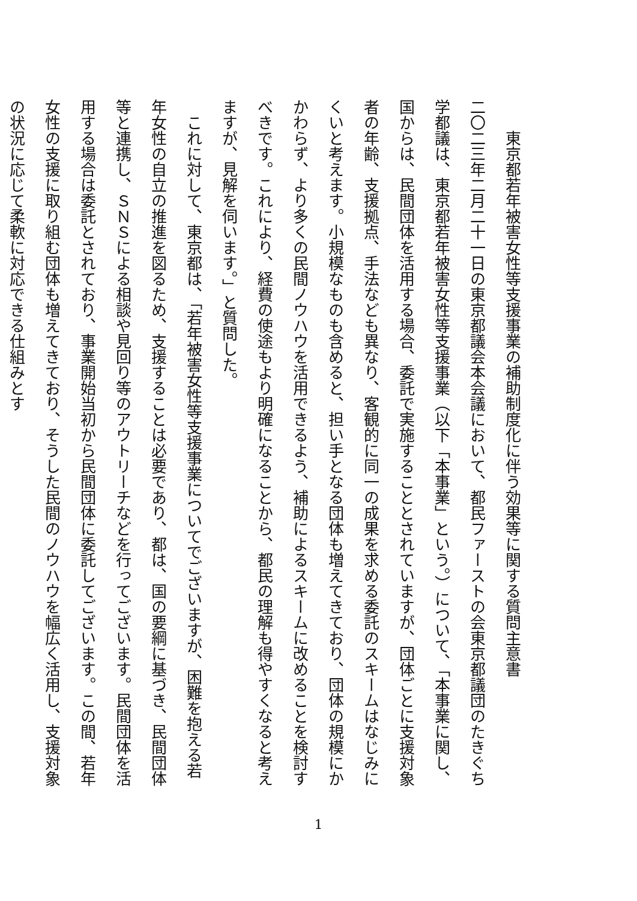東京都若年被害女性等支援事業の補助制度化に伴う効果等に関する質問主意書
二〇二三年二月二十一日の東京都議会本会議において、都民ファーストの会東京都議団のたきぐち学都議は、東京都若年被害女性等支援事業（以下「本事業」という。）について、「本事業に関し、国からは、民間団体を活用する場合、委託で実施することとされていますが、団体ごとに支援対象者の年齢、支援拠点、手法なども異なり、客観的に同一の成果を求める委託のスキームはなじみにくいと考えます。小規模なものも含めると、担い手となる団体も増えてきており、団体の規模にかかわらず、より多くの民間ノウハウを活用できるよう、補助によるスキームに改めることを検討すべきです。これにより、経費の使途もより明確になることから、都民の理解も得やすくなると考えますが、見解を伺います。」と質問した。
　これに対して、東京都は、「若年被害女性等支援事業についてでございますが、困難を抱える若年女性の自立の推進を図るため、支援することは必要であり、都は、国の要綱に基づき、民間団体等と連携し、ＳＮＳによる相談や見回り等のアウトリーチなどを行ってございます。民間団体を活用する場合は委託とされており、事業開始当初から民間団体に委託してございます。この間、若年女性の支援に取り組む団体も増えてきており、そうした民間のノウハウを幅広く活用し、支援対象の状況に応じて柔軟に対応できる仕組みとす
1